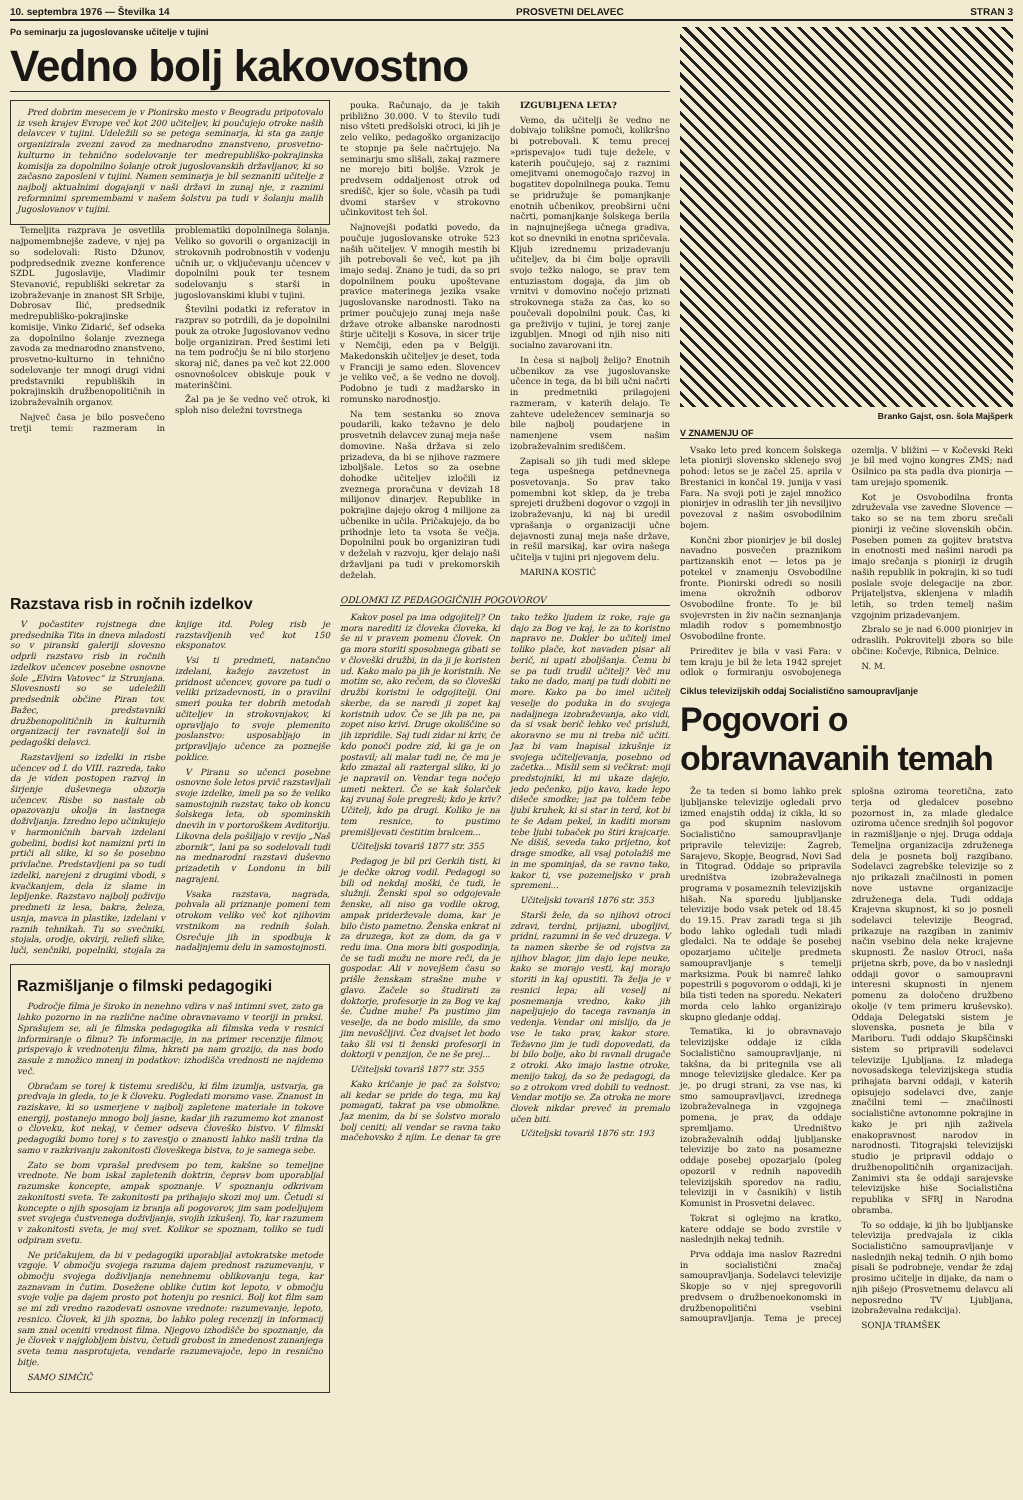10. septembra 1976 — Številka 14 PROSVETNI DELAVEC STRAN 3
Po seminarju za jugoslovanske učitelje v tujini
Vedno bolj kakovostno
Pred dobrim mesecem je v Pionirsko mesto v Beogradu pripotovalo iz vseh krajev Evrope več kot 200 učiteljev, ki poučujejo otroke naših delavcev v tujini. Udeležili so se petega seminarja, ki sta ga zanje organizirala zvezni zavod za mednarodno znanstveno, prosvetno-kulturno in tehnično sodelovanje ter medrepubliško-pokrajinska komisija za dopolnilno šolanje otrok jugoslovanskih državljanov, ki so začasno zaposleni v tujini. Namen seminarja je bil seznaniti učitelje z najbolj aktualnimi dogajanji v naši državi in zunaj nje, z raznimi reformnimi spremembami v našem šolstvu pa tudi v šolanju malih Jugoslovanov v tujini.
Temeljita razprava je osvetlila najpomembnejše zadeve, v njej pa so sodelovali: Risto Džunov, podpredsednik zvezne konference SZDL Jugoslavije, Vladimir Stevanović, republiški sekretar za izobraževanje in znanost SR Srbije, Dobrosav Ilić, predsednik medrepubliško-pokrajinske komisije, Vinko Zidarić, šef odseka za dopolnilno šolanje zveznega zavoda za mednarodno znanstveno, prosvetno-kulturno in tehnično sodelovanje ter mnogi drugi vidni predstavniki republiških in pokrajinskih družbenopolitičnih in izobraževalnih organov.
Največ časa je bilo posvečeno tretji temi: razmeram in problematiki dopolnilnega šolanja. Veliko so govorili o organizaciji in strokovnih podrobnostih v vodenju učnih ur, o vključevanju učencev v dopolnilni pouk ter tesnem sodelovanju s starši in jugoslovanskimi klubi v tujini.
Številni podatki iz referatov in razprav so potrdili, da je dopolnilni pouk za otroke Jugoslovanov vedno bolje organiziran. Pred šestimi leti na tem področju še ni bilo storjeno skoraj nič, danes pa več kot 22.000 osnovnošolcev obiskuje pouk v materinščini.
Žal pa je še vedno več otrok, ki sploh niso deležni tovrstnega
pouka. Računajo, da je takih približno 30.000. V to število tudi niso všteti predšolski otroci, ki jih je zelo veliko, pedagoško organizacijo te stopnje pa šele načrtujejo. Na seminarju smo slišali, zakaj razmere ne morejo biti boljše. Vzrok je predvsem oddaljenost otrok od središč, kjer so šole, včasih pa tudi dvomi staršev v strokovno učinkovitost teh šol.
Najnovejši podatki povedo, da poučuje jugoslovanske otroke 523 naših učiteljev. V mnogih mestih bi jih potrebovali še več, kot pa jih imajo sedaj. Znano je tudi, da so pri dopolnilnem pouku upoštevane pravice materinega jezika vsake jugoslovanske narodnosti. Tako na primer poučujejo zunaj meja naše države otroke albanske narodnosti štirje učitelji s Kosova, in sicer trije v Nemčiji, eden pa v Belgiji. Makedonskih učiteljev je deset, toda v Franciji je samo eden. Slovencev je veliko več, a še vedno ne dovolj. Podobno je tudi z madžarsko in romunsko narodnostjo.
Na tem sestanku so znova poudarili, kako težavno je delo prosvetnih delavcev zunaj meja naše domovine. Naša država si zelo prizadeva, da bi se njihove razmere izboljšale. Letos so za osebne dohodke učiteljev izločili iz zveznega proračuna v devizah 18 milijonov dinarjev. Republike in pokrajine dajejo okrog 4 milijone za učbenike in učila. Pričakujejo, da bo prihodnje leto ta vsota še večja. Dopolnilni pouk bo organiziran tudi v deželah v razvoju, kjer delajo naši državljani pa tudi v prekomorskih deželah.
IZGUBLJENA LETA?
Vemo, da učitelji še vedno ne dobivajo tolikšne pomoči, kolikršno bi potrebovali. K temu precej »prispevajo« tudi tuje dežele, v katerih poučujejo, saj z raznimi omejitvami onemogočajo razvoj in bogatitev dopolnilnega pouka. Temu se pridružuje še pomanjkanje enotnih učbenikov, preobširni učni načrti, pomanjkanje šolskega berila in najnujnejšega učnega gradiva, kot so dnevniki in enotna spričevala. Kljub izrednemu prizadevanju učiteljev, da bi čim bolje opravili svojo težko nalogo, se prav tem entuziastom dogaja, da jim ob vrnitvi v domovino nočejo priznati strokovnega staža za čas, ko so poučevali dopolnilni pouk. Čas, ki ga preživijo v tujini, je torej zanje izgubljen. Mnogi od njih niso niti socialno zavarovani itn.
In česa si najbolj želijo? Enotnih učbenikov za vse jugoslovanske učence in tega, da bi bili učni načrti in predmetniki prilagojeni razmeram, v katerih delajo. Te zahteve udeležencev seminarja so bile najbolj poudarjene in namenjene vsem našim izobraževalnim središčem.
Zapisali so jih tudi med sklepe tega uspešnega petdnevnega posvetovanja. So prav tako pomembni kot sklep, da je treba sprejeti družbeni dogovor o vzgoji in izobraževanju, ki naj bi uredil vprašanja o organizaciji učne dejavnosti zunaj meja naše države, in rešil marsikaj, kar ovira našega učitelja v tujini pri njegovem delu.
MARINA KOSTIĆ
Razstava risb in ročnih izdelkov
V počastitev rojstnega dne predsednika Tita in dneva mladosti so v piranski galeriji slovesno odprli razstavo risb in ročnih izdelkov učencev posebne osnovne šole „Elvira Vatovec“ iz Strunjana. Slovesnosti so se udeležili predsednik občine Piran tov. Bažec, predstavniki družbenopolitičnih in kulturnih organizacij ter ravnatelji šol in pedagoški delavci.
Razstavljeni so izdelki in risbe učencev od I. do VIII. razreda, tako da je viden postopen razvoj in širjenje duševnega obzorja učencev. Risbe so nastale ob opazovanju okolja in lastnega doživljanja. Izredno lepo učinkujejo v harmoničnih barvah izdelani gobelini, bodisi kot namizni prti in prtiči ali slike, ki so še posebno privlačne. Predstavljeni pa so tudi izdelki, narejeni z drugimi vbodi, s kvačkanjem, dela iz slame in lepljenke. Razstavo najbolj poživijo predmeti iz lesa, bakra, železa, usnja, mavca in plastike, izdelani v raznih tehnikah. Tu so svečniki, stojala, orodje, okvirji, reliefi slike, luči, senčniki, popelniki, stojala za knjige itd. Poleg risb je razstavljenih več kot 150 eksponatov.
Vsi ti predmeti, natančno izdelani, kažejo zavzetost in pridnost učencev, govore pa tudi o veliki prizadevnosti, in o pravilni smeri pouka ter dobrih metodah učiteljev in strokovnjakov, ki opravljajo to svoje plemenito poslanstvo: usposabljajo in pripravljajo učence za poznejše poklice.
V Piranu so učenci posebne osnovne šole letos prvič razstavljali svoje izdelke, imeli pa so že veliko samostojnih razstav, tako ob koncu šolskega leta, ob spominskih dnevih in v portoroškem Avditoriju. Likovna dela pošiljajo v revijo „Naš zbornik“, lani pa so sodelovali tudi na mednarodni razstavi duševno prizadetih v Londonu in bili nagrajeni.
Vsaka razstava, nagrada, pohvala ali priznanje pomeni tem otrokom veliko več kot njihovim vrstnikom na rednih šolah. Osrečuje jih in spodbuja k nadaljnjemu delu in samostojnosti.
Razmišljanje o filmski pedagogiki
Področje filma je široko in nenehno vdira v naš intimni svet, zato ga lahko pozorno in na različne načine obravnavamo v teoriji in praksi. Sprašujem se, ali je filmska pedagogika ali filmska veda v resnici informiranje o filmu? Te informacije, in na primer recenzije filmov, prispevajo k vrednotenju filma, hkrati pa nam grozijo, da nas bodo zasule z množico mnenj in podatkov: izhodišča vrednosti ne najdemo več.
Obračam se torej k tistemu središču, ki film izumlja, ustvarja, ga predvaja in gleda, to je k človeku. Pogledati moramo vase. Znanost in raziskave, ki so usmerjene v najbolj zapletene materiale in tokove energij, postanejo mnogo bolj jasne, kadar jih razumemo kot znanost o človeku, kot nekaj, v čemer odseva človeško bistvo. V filmski pedagogiki bomo torej s to zavestjo o znanosti lahko našli trdna tla samo v razkrivanju zakonitosti človeškega bistva, to je samega sebe.
Zato se bom vprašal predvsem po tem, kakšne so temeljne vrednote. Ne bom iskal zapletenih doktrin, čeprav bom uporabljal razumske koncepte, ampak spoznanje. V spoznanju odkrivam zakonitosti sveta. Te zakonitosti pa prihajajo skozi moj um. Četudi si koncepte o njih sposojam iz branja ali pogovorov, jim sam podeljujem svet svojega čustvenega doživljanja, svojih izkušenj. To, kar razumem v zakonitosti sveta, je moj svet. Kolikor se spoznam, toliko se tudi odpiram svetu.
Ne pričakujem, da bi v pedagogiki uporabljal avtokratske metode vzgoje. V območju svojega razuma dajem prednost razumevanju, v območju svojega doživljanja nenehnemu oblikovanju tega, kar zaznavam in čutim. Dosežene oblike čutim kot lepoto, v območju svoje volje pa dajem prosto pot hotenju po resnici. Bolj kot film sam se mi zdi vredno razodevati osnovne vrednote: razumevanje, lepoto, resnico. Človek, ki jih spozna, bo lahko poleg recenzij in informacij sam znal oceniti vrednost filma. Njegovo izhodišče bo spoznanje, da je človek v najglobljem bistvu, četudi grobost in zmedenost zunanjega sveta temu nasprotujeta, vendarle razumevajoče, lepo in resnično bitje.
SAMO SIMČIČ
ODLOMKI IZ PEDAGOGIČNIH POGOVOROV
Kakov posel pa ima odgojitelj? On mora narediti iz človeka človeka, ki še ni v pravem pomenu človek. On ga mora storiti sposobnega gibati se v človeški družbi, in da ji je koristen ud. Kako malo pa jih je koristnih. Ne motim se, ako rečem, da so človeški družbi koristni le odgojitelji. Oni skerbe, da se naredi ji zopet kaj koristnih udov. Če se jih pa ne, pa zopet niso krivi. Druge okoliščine so jih izpridile. Saj tudi zidar ni kriv, če kdo ponoči podre zid, ki ga je on postavil; ali malar tudi ne, če mu je kdo zmazal ali raztergal sliko, ki jo je napravil on. Vendar tega nočejo umeti nekteri. Če se kak šolarček kaj zvunaj šole pregreši; kdo je kriv? Učitelj, kdo pa drugi. Koliko je na tem resnice, to pustimo premišljevati čestitim bralcem...
Učiteljski tovariš 1877 str. 355
Pedagog je bil pri Gerkih tisti, ki je dečke okrog vodil. Pedagogi so bili od nekdaj moški, če tudi, le služnji. Ženski spol so odgojevale ženske, ali niso ga vodile okrog, ampak priderževale doma, kar je bilo čisto pametno. Ženska enkrat ni za druzega, kot za dom, da ga v redu ima. Ona mora biti gospodinja, če se tudi možu ne more reči, da je gospodar. Ali v novejšem času so prišle ženskam strašne muhe v glavo. Začele so študirati za doktorje, profesorje in za Bog ve kaj še. Čudne muhe! Pa pustimo jim veselje, da ne bodo mislile, da smo jim nevoščljivi. Čez dvajset let bodo tako šli vsi ti ženski profesorji in doktorji v penzijon, če ne še prej...
Učiteljski tovariš 1877 str. 355
Kako kričanje je pač za šolstvo; ali kedar se pride do tega, mu kaj pomagati, takrat pa vse obmolkne. Jaz menim, da bi se šolstvo moralo bolj ceniti; ali vendar se ravna tako mačehovsko ž njim. Le denar ta gre tako težko ljudem iz roke, raje ga dajo za Bog ve kaj, le za to koristno napravo ne. Dokler bo učitelj imel toliko plače, kot navaden pisar ali berič, ni upati zboljšanja. Čemu bi se pa tudi trudil učitelj? Več mu tako ne dado, manj pa tudi dobiti ne more. Kako pa bo imel učitelj veselje do poduka in do svojega nadaljnega izobraževanja, ako vidi, da si vsak berič lehko več prisluži, akoravno se mu ni treba nič učiti. Jaz bi vam lnapisal izkušnje iz svojega učiteljevanja, posebno od začetka... Mislil sem si večkrat: moji predstojniki, ki mi ukaze dajejo, jedo pečenko, pijo kavo, kade lepo dišeče smodke; jaz pa tolčem tebe ljubi kruhek, ki si star in terd, kot bi te še Adam pekel, in kaditi moram tebe ljubi tobaček po štiri krajcarje. Ne dišiš, seveda tako prijetno, kot drage smodke, ali vsaj potolažiš me in me spominjaš, da se ravno tako, kakor ti, vse pozemeljsko v prah spremeni...
Učiteljski tovariš 1876 str. 353
Starši žele, da so njihovi otroci zdravi, terdni, prijazni, ubogljivi, pridni, razumni in še več druzega. V ta namen skerbe še od rojstva za njihov blagor, jim dajo lepe neuke, kako se morajo vesti, kaj morajo storiti in kaj opustiti. Ta želja je v resnici lepa; ali veselj ni posnemanja vredno, kako jih napeljujejo do tacega ravnanja in vedenja. Vendar oni mislijo, da je vse le tako prav, kakor store. Težavno jim je tudi dopovedati, da bi bilo bolje, ako bi ravnali drugače z otroki. Ako imajo lastne otroke, menijo takoj, da so že pedagogi, da so z otrokom vred dobili to vednost. Vendar motijo se. Za otroka ne more človek nikdar preveč in premalo učen biti.
Učiteljski tovariš 1876 str. 193
Branko Gajst, osn. šola Majšperk
V ZNAMENJU OF
Vsako leto pred koncem šolskega leta pionirji slovensko sklenejo svoj pohod: letos se je začel 25. aprila v Brestanici in končal 19. junija v vasi Fara. Na svoji poti je zajel množico pionirjev in odraslih ter jih nevsiljivo povezoval z našim osvobodilnim bojem.
Končni zbor pionirjev je bil doslej navadno posvečen praznikom partizanskih enot — letos pa je potekel v znamenju Osvobodilne fronte. Pionirski odredi so nosili imena okrožnih odborov Osvobodilne fronte. To je bil svojevrsten in živ način seznanjanja mladih rodov s pomembnostjo Osvobodilne fronte.
Prireditev je bila v vasi Fara: v tem kraju je bil že leta 1942 sprejet odlok o formiranju osvobojenega ozemlja. V bližini — v Kočevski Reki je bil med vojno kongres ZMS; nad Osilnico pa sta padla dva pionirja — tam urejajo spomenik.
Kot je Osvobodilna fronta združevala vse zavedne Slovence — tako so se na tem zboru srečali pionirji iz večine slovenskih občin. Poseben pomen za gojitev bratstva in enotnosti med našimi narodi pa imajo srečanja s pionirji iz drugih naših republik in pokrajin, ki so tudi poslale svoje delegacije na zbor. Prijateljstva, sklenjena v mladih letih, so trden temelj našim vzgojnim prizadevanjem.
Zbralo se je nad 6.000 pionirjev in odraslih. Pokrovitelji zbora so bile občine: Kočevje, Ribnica, Delnice.
N. M.
Ciklus televizijskih oddaj Socialistično samoupravljanje
Pogovori o obravnavanih temah
Že ta teden si bomo lahko prek ljubljanske televizije ogledali prvo izmed enajstih oddaj iz cikla, ki so ga pod skupnim naslovom Socialistično samoupravljanje pripravile televizije: Zagreb, Sarajevo, Skopje, Beograd, Novi Sad in Titograd. Oddaje so pripravila uredništva izobraževalnega programa v posameznih televizijskih hišah. Na sporedu ljubljanske televizije bodo vsak petek od 18.45 do 19.15. Prav zaradi tega si jih bodo lahko ogledali tudi mladi gledalci. Na te oddaje še posebej opozarjamo učitelje predmeta samoupravljanje s temelji marksizma. Pouk bi namreč lahko popestrili s pogovorom o oddaji, ki je bila tisti teden na sporedu. Nekateri morda celo lahko organizirajo skupno gledanje oddaj.
Tematika, ki jo obravnavajo televizijske oddaje iz cikla Socialistično samoupravljanje, ni takšna, da bi pritegnila vse ali mnoge televizijske gledalce. Ker pa je, po drugi strani, za vse nas, ki smo samoupravljavci, izrednega izobraževalnega in vzgojnega pomena, je prav, da oddaje spremljamo. Uredništvo izobraževalnih oddaj ljubljanske televizije bo zato na posamezne oddaje posebej opozarjalo (poleg opozoril v rednih napovedih televizijskih sporedov na radiu, televiziji in v časnikih) v listih Komunist in Prosvetni delavec.
Tokrat si oglejmo na kratko, katere oddaje se bodo zvrstile v naslednjih nekaj tednih.
Prva oddaja ima naslov Razredni in socialistični značaj samoupravljanja. Sodelavci televizije Skopje so v njej spregovorili predvsem o družbenoekonomski in družbenopolitični vsebini samoupravljanja. Tema je precej splošna oziroma teoretična, zato terja od gledalcev posebno pozornost in, za mlade gledalce ozirоma učence srednjih šol pogovor in razmišljanje o njej. Druga oddaja Temeljna organizacija združenega dela je posneta bolj razgibano. Sodelavci zagrebške televizije so z njo prikazali značilnosti in pomen nove ustavne organizacije združenega dela. Tudi oddaja Krajevna skupnost, ki so jo posneli sodelavci televizije Beograd, prikazuje na razgiban in zanimiv način vsebino dela neke krajevne skupnosti. Že naslov Otroci, naša prijetna skrb, pove, da bo v naslednji oddaji govor o samoupravni interesni skupnosti in njenem pomenu za določeno družbeno okolje (v tem primeru kruševsko). Oddaja Delegatski sistem je slovenska, posneta je bila v Mariboru. Tudi oddajo Skupščinski sistem so pripravili sodelavci televizije Ljubljana. Iz mladega novosadskega televizijskega studia prihajata barvni oddaji, v katerih opisujejo sodelavci dve, zanje značilni temi — značilnosti socialistične avtonomne pokrajine in kako je pri njih zaživela enakopravnost narodov in narodnosti. Titograjski televizijski studio je pripravil oddajo o družbenopolitičnih organizacijah. Zanimivi sta še oddaji sarajevske televizijske hiše Socialistična republika v SFRJ in Narodna obramba.
To so oddaje, ki jih bo ljubljanske televizija predvajala iz cikla Socialistično samoupravljanje v naslednjih nekaj tednih. O njih bomo pisali še podrobneje, vendar že zdaj prosimo učitelje in dijake, da nam o njih pišejo (Prosvetnemu delavcu ali neposredno TV Ljubljana, izobraževalna redakcija).
SONJA TRAMŠEK